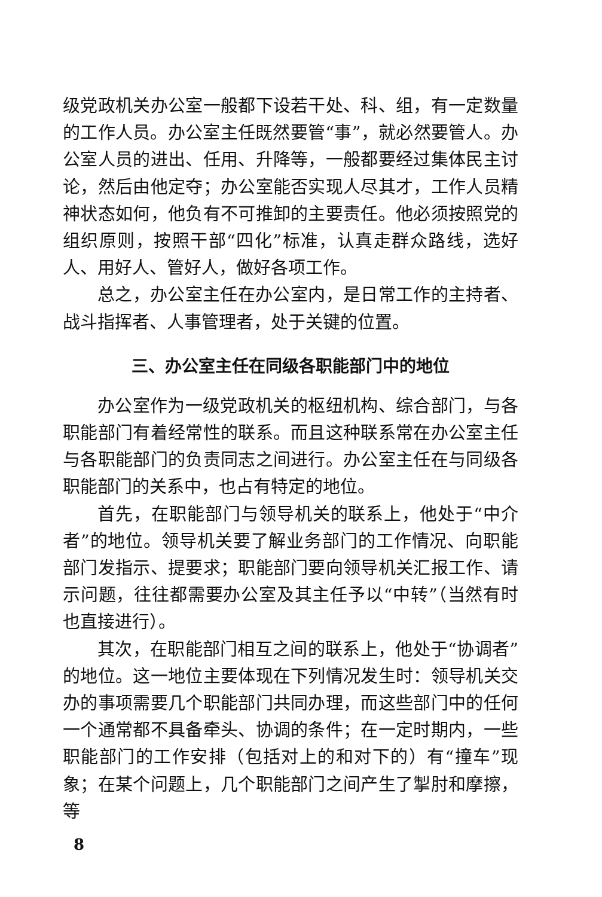级党政机关办公室一般都下设若干处、科、组，有一定数量的工作人员。办公室主任既然要管“事”，就必然要管人。办公室人员的进出、任用、升降等，一般都要经过集体民主讨论，然后由他定夺；办公室能否实现人尽其才，工作人员精神状态如何，他负有不可推卸的主要责任。他必须按照党的组织原则，按照干部“四化”标准，认真走群众路线，选好人、用好人、管好人，做好各项工作。
总之，办公室主任在办公室内，是日常工作的主持者、战斗指挥者、人事管理者，处于关键的位置。
三、办公室主任在同级各职能部门中的地位
办公室作为一级党政机关的枢纽机构、综合部门，与各职能部门有着经常性的联系。而且这种联系常在办公室主任与各职能部门的负责同志之间进行。办公室主任在与同级各职能部门的关系中，也占有特定的地位。
首先，在职能部门与领导机关的联系上，他处于“中介者”的地位。领导机关要了解业务部门的工作情况、向职能部门发指示、提要求；职能部门要向领导机关汇报工作、请示问题，往往都需要办公室及其主任予以“中转”（当然有时也直接进行）。
其次，在职能部门相互之间的联系上，他处于“协调者”的地位。这一地位主要体现在下列情况发生时：领导机关交办的事项需要几个职能部门共同办理，而这些部门中的任何一个通常都不具备牵头、协调的条件；在一定时期内，一些职能部门的工作安排（包括对上的和对下的）有“撞车”现象；在某个问题上，几个职能部门之间产生了掣肘和摩擦，等
8